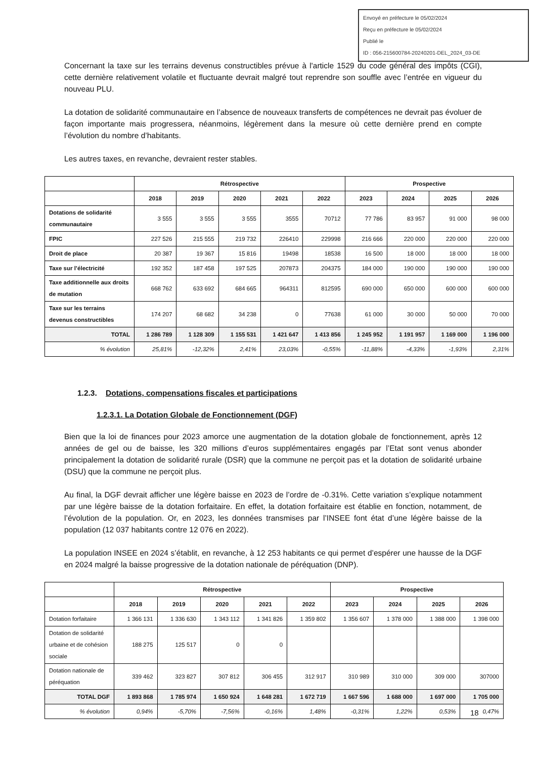Envoyé en préfecture le 05/02/2024
Reçu en préfecture le 05/02/2024
Publié le
ID : 056-215600784-20240201-DEL_2024_03-DE
Concernant la taxe sur les terrains devenus constructibles prévue à l'article 1529 du code général des impôts (CGI), cette dernière relativement volatile et fluctuante devrait malgré tout reprendre son souffle avec l’entrée en vigueur du nouveau PLU.
La dotation de solidarité communautaire en l’absence de nouveaux transferts de compétences ne devrait pas évoluer de façon importante mais progressera, néanmoins, légèrement dans la mesure où cette dernière prend en compte l’évolution du nombre d’habitants.
Les autres taxes, en revanche, devraient rester stables.
| | Rétrospective | | | | | Prospective | | | |
| --- | --- | --- | --- | --- | --- | --- | --- | --- | --- |
| | 2018 | 2019 | 2020 | 2021 | 2022 | 2023 | 2024 | 2025 | 2026 |
| Dotations de solidarité communautaire | 3 555 | 3 555 | 3 555 | 3555 | 70712 | 77 786 | 83 957 | 91 000 | 98 000 |
| FPIC | 227 526 | 215 555 | 219 732 | 226410 | 229998 | 216 666 | 220 000 | 220 000 | 220 000 |
| Droit de place | 20 387 | 19 367 | 15 816 | 19498 | 18538 | 16 500 | 18 000 | 18 000 | 18 000 |
| Taxe sur l’électricité | 192 352 | 187 458 | 197 525 | 207873 | 204375 | 184 000 | 190 000 | 190 000 | 190 000 |
| Taxe additionnelle aux droits de mutation | 668 762 | 633 692 | 684 665 | 964311 | 812595 | 690 000 | 650 000 | 600 000 | 600 000 |
| Taxe sur les terrains devenus constructibles | 174 207 | 68 682 | 34 238 | 0 | 77638 | 61 000 | 30 000 | 50 000 | 70 000 |
| TOTAL | 1 286 789 | 1 128 309 | 1 155 531 | 1 421 647 | 1 413 856 | 1 245 952 | 1 191 957 | 1 169 000 | 1 196 000 |
| % évolution | 25,81% | -12,32% | 2,41% | 23,03% | -0,55% | -11,88% | -4,33% | -1,93% | 2,31% |
1.2.3. Dotations, compensations fiscales et participations
1.2.3.1. La Dotation Globale de Fonctionnement (DGF)
Bien que la loi de finances pour 2023 amorce une augmentation de la dotation globale de fonctionnement, après 12 années de gel ou de baisse, les 320 millions d’euros supplémentaires engagés par l’Etat sont venus abonder principalement la dotation de solidarité rurale (DSR) que la commune ne perçoit pas et la dotation de solidarité urbaine (DSU) que la commune ne perçoit plus.
Au final, la DGF devrait afficher une légère baisse en 2023 de l’ordre de -0.31%. Cette variation s’explique notamment par une légère baisse de la dotation forfaitaire. En effet, la dotation forfaitaire est établie en fonction, notamment, de l’évolution de la population. Or, en 2023, les données transmises par l’INSEE font état d’une légère baisse de la population (12 037 habitants contre 12 076 en 2022).
La population INSEE en 2024 s’établit, en revanche, à 12 253 habitants ce qui permet d’espérer une hausse de la DGF en 2024 malgré la baisse progressive de la dotation nationale de péréquation (DNP).
| | Rétrospective | | | | | Prospective | | | |
| --- | --- | --- | --- | --- | --- | --- | --- | --- | --- |
| | 2018 | 2019 | 2020 | 2021 | 2022 | 2023 | 2024 | 2025 | 2026 |
| Dotation forfaitaire | 1 366 131 | 1 336 630 | 1 343 112 | 1 341 826 | 1 359 802 | 1 356 607 | 1 378 000 | 1 388 000 | 1 398 000 |
| Dotation de solidarité urbaine et de cohésion sociale | 188 275 | 125 517 | 0 | 0 | | | | | |
| Dotation nationale de péréquation | 339 462 | 323 827 | 307 812 | 306 455 | 312 917 | 310 989 | 310 000 | 309 000 | 307000 |
| TOTAL DGF | 1 893 868 | 1 785 974 | 1 650 924 | 1 648 281 | 1 672 719 | 1 667 596 | 1 688 000 | 1 697 000 | 1 705 000 |
| % évolution | 0,94% | -5,70% | -7,56% | -0,16% | 1,48% | -0,31% | 1,22% | 0,53% | 0,47% |
18